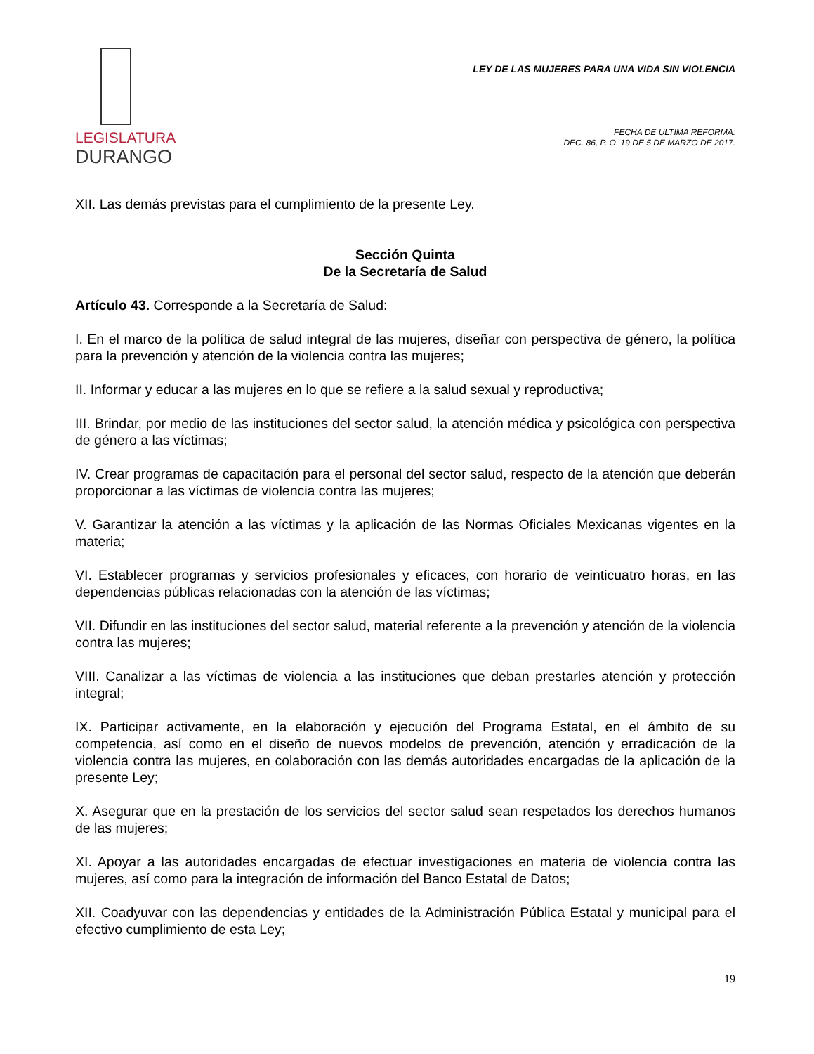LEGISLATURA
DURANGO
LEY DE LAS MUJERES PARA UNA VIDA SIN VIOLENCIA
FECHA DE ULTIMA REFORMA:
DEC. 86, P. O. 19 DE 5 DE MARZO DE 2017.
XII. Las demás previstas para el cumplimiento de la presente Ley.
Sección Quinta
De la Secretaría de Salud
Artículo 43. Corresponde a la Secretaría de Salud:
I. En el marco de la política de salud integral de las mujeres, diseñar con perspectiva de género, la política para la prevención y atención de la violencia contra las mujeres;
II. Informar y educar a las mujeres en lo que se refiere a la salud sexual y reproductiva;
III. Brindar, por medio de las instituciones del sector salud, la atención médica y psicológica con perspectiva de género a las víctimas;
IV. Crear programas de capacitación para el personal del sector salud, respecto de la atención que deberán proporcionar a las víctimas de violencia contra las mujeres;
V. Garantizar la atención a las víctimas y la aplicación de las Normas Oficiales Mexicanas vigentes en la materia;
VI. Establecer programas y servicios profesionales y eficaces, con horario de veinticuatro horas, en las dependencias públicas relacionadas con la atención de las víctimas;
VII. Difundir en las instituciones del sector salud, material referente a la prevención y atención de la violencia contra las mujeres;
VIII. Canalizar a las víctimas de violencia a las instituciones que deban prestarles atención y protección integral;
IX. Participar activamente, en la elaboración y ejecución del Programa Estatal, en el ámbito de su competencia, así como en el diseño de nuevos modelos de prevención, atención y erradicación de la violencia contra las mujeres, en colaboración con las demás autoridades encargadas de la aplicación de la presente Ley;
X. Asegurar que en la prestación de los servicios del sector salud sean respetados los derechos humanos de las mujeres;
XI. Apoyar a las autoridades encargadas de efectuar investigaciones en materia de violencia contra las mujeres, así como para la integración de información del Banco Estatal de Datos;
XII. Coadyuvar con las dependencias y entidades de la Administración Pública Estatal y municipal para el efectivo cumplimiento de esta Ley;
19